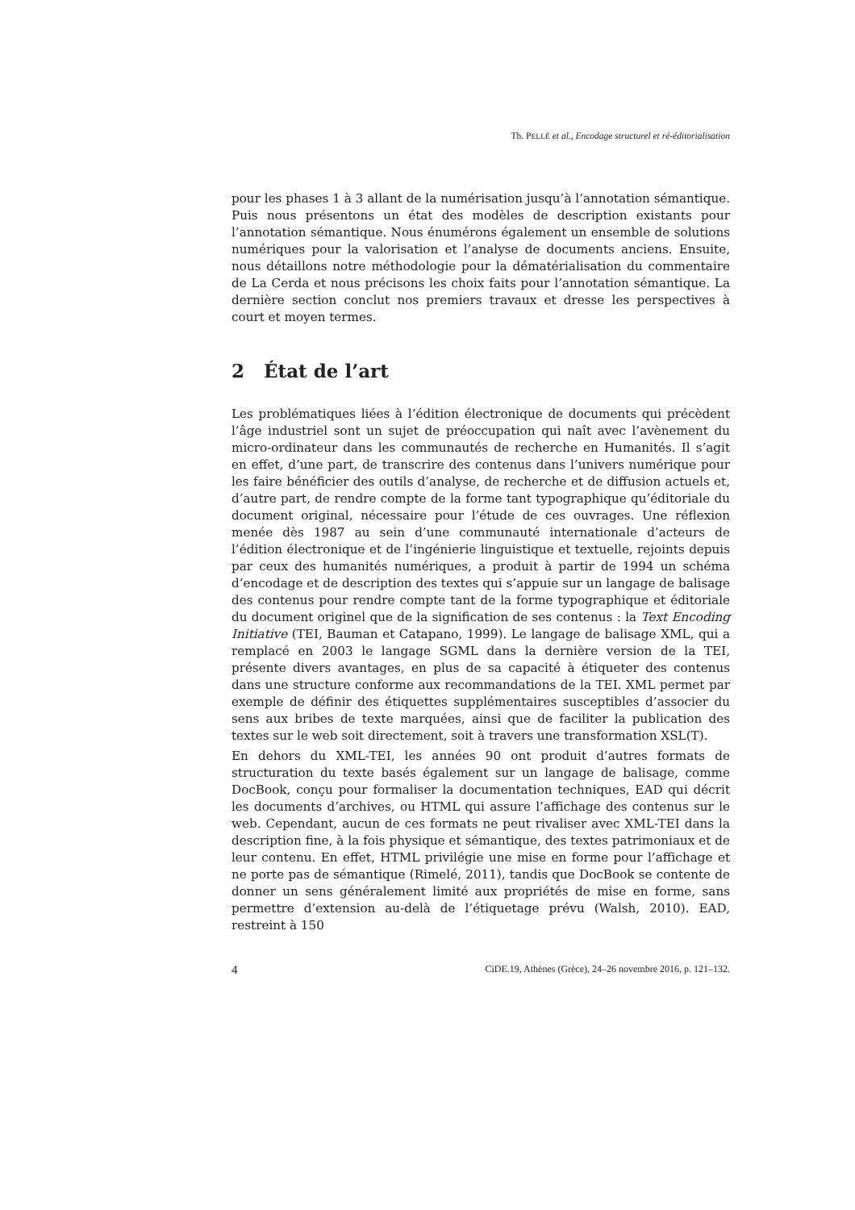Th. PELLÉ et al., Encodage structurel et ré-éditorialisation
pour les phases 1 à 3 allant de la numérisation jusqu’à l’annotation sémantique. Puis nous présentons un état des modèles de description existants pour l’annotation sémantique. Nous énumérons également un ensemble de solutions numériques pour la valorisation et l’analyse de documents anciens. Ensuite, nous détaillons notre méthodologie pour la dématérialisation du commentaire de La Cerda et nous précisons les choix faits pour l’annotation sémantique. La dernière section conclut nos premiers travaux et dresse les perspectives à court et moyen termes.
2 État de l’art
Les problématiques liées à l’édition électronique de documents qui précèdent l’âge industriel sont un sujet de préoccupation qui naît avec l’avènement du micro-ordinateur dans les communautés de recherche en Humanités. Il s’agit en effet, d’une part, de transcrire des contenus dans l’univers numérique pour les faire bénéficier des outils d’analyse, de recherche et de diffusion actuels et, d’autre part, de rendre compte de la forme tant typographique qu’éditoriale du document original, nécessaire pour l’étude de ces ouvrages. Une réflexion menée dès 1987 au sein d’une communauté internationale d’acteurs de l’édition électronique et de l’ingénierie linguistique et textuelle, rejoints depuis par ceux des humanités numériques, a produit à partir de 1994 un schéma d’encodage et de description des textes qui s’appuie sur un langage de balisage des contenus pour rendre compte tant de la forme typographique et éditoriale du document originel que de la signification de ses contenus : la Text Encoding Initiative (TEI, Bauman et Catapano, 1999). Le langage de balisage XML, qui a remplacé en 2003 le langage SGML dans la dernière version de la TEI, présente divers avantages, en plus de sa capacité à étiqueter des contenus dans une structure conforme aux recommandations de la TEI. XML permet par exemple de définir des étiquettes supplémentaires susceptibles d’associer du sens aux bribes de texte marquées, ainsi que de faciliter la publication des textes sur le web soit directement, soit à travers une transformation XSL(T).
En dehors du XML-TEI, les années 90 ont produit d’autres formats de structuration du texte basés également sur un langage de balisage, comme DocBook, conçu pour formaliser la documentation techniques, EAD qui décrit les documents d’archives, ou HTML qui assure l’affichage des contenus sur le web. Cependant, aucun de ces formats ne peut rivaliser avec XML-TEI dans la description fine, à la fois physique et sémantique, des textes patrimoniaux et de leur contenu. En effet, HTML privilégie une mise en forme pour l’affichage et ne porte pas de sémantique (Rimelé, 2011), tandis que DocBook se contente de donner un sens généralement limité aux propriétés de mise en forme, sans permettre d’extension au-delà de l’étiquetage prévu (Walsh, 2010). EAD, restreint à 150
4 CiDE.19, Athènes (Grèce), 24–26 novembre 2016, p. 121–132.